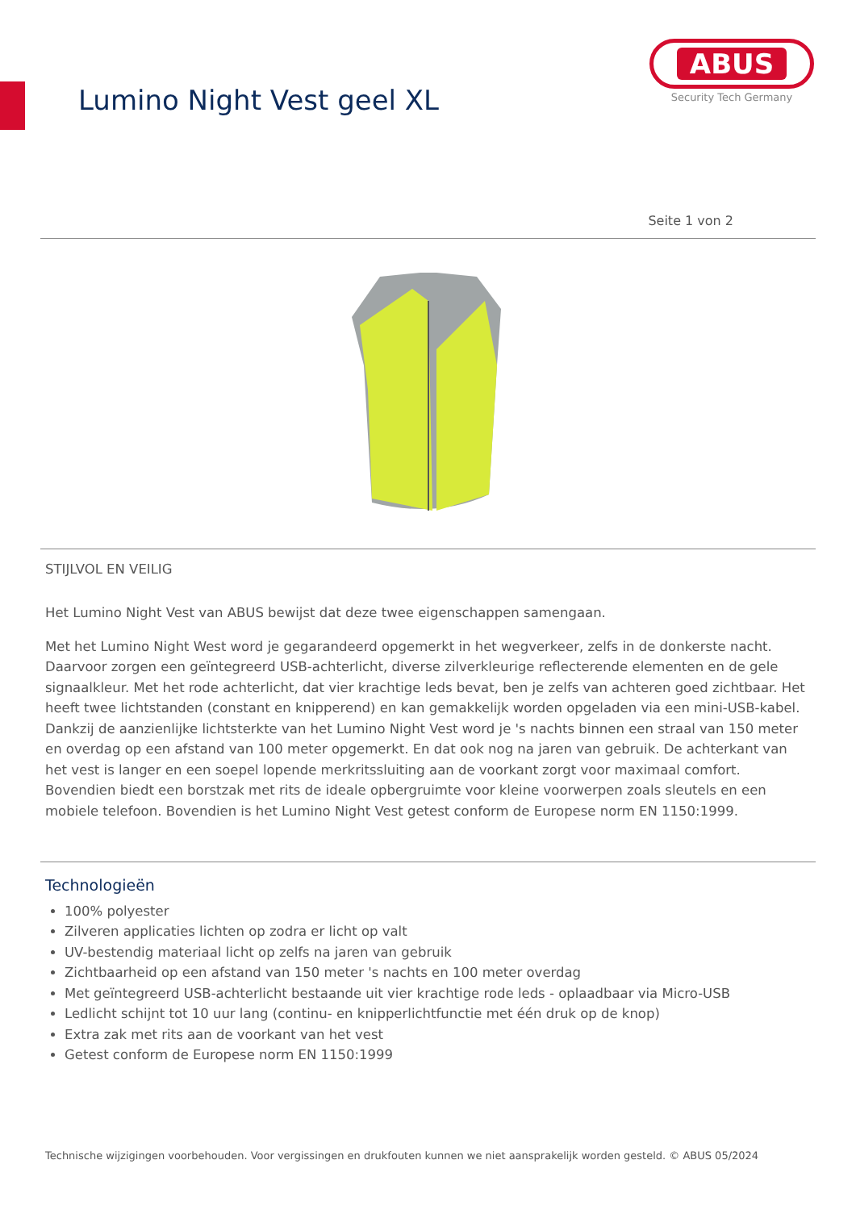Lumino Night Vest geel XL
ABUS
Security Tech Germany
Seite 1 von 2
STIJLVOL EN VEILIG
Het Lumino Night Vest van ABUS bewijst dat deze twee eigenschappen samengaan.
Met het Lumino Night West word je gegarandeerd opgemerkt in het wegverkeer, zelfs in de donkerste nacht. Daarvoor zorgen een geïntegreerd USB-achterlicht, diverse zilverkleurige reflecterende elementen en de gele signaalkleur. Met het rode achterlicht, dat vier krachtige leds bevat, ben je zelfs van achteren goed zichtbaar. Het heeft twee lichtstanden (constant en knipperend) en kan gemakkelijk worden opgeladen via een mini-USB-kabel. Dankzij de aanzienlijke lichtsterkte van het Lumino Night Vest word je 's nachts binnen een straal van 150 meter en overdag op een afstand van 100 meter opgemerkt. En dat ook nog na jaren van gebruik. De achterkant van het vest is langer en een soepel lopende merkritssluiting aan de voorkant zorgt voor maximaal comfort. Bovendien biedt een borstzak met rits de ideale opbergruimte voor kleine voorwerpen zoals sleutels en een mobiele telefoon. Bovendien is het Lumino Night Vest getest conform de Europese norm EN 1150:1999.
Technologieën
100% polyester
Zilveren applicaties lichten op zodra er licht op valt
UV-bestendig materiaal licht op zelfs na jaren van gebruik
Zichtbaarheid op een afstand van 150 meter 's nachts en 100 meter overdag
Met geïntegreerd USB-achterlicht bestaande uit vier krachtige rode leds - oplaadbaar via Micro-USB
Ledlicht schijnt tot 10 uur lang (continu- en knipperlichtfunctie met één druk op de knop)
Extra zak met rits aan de voorkant van het vest
Getest conform de Europese norm EN 1150:1999
Technische wijzigingen voorbehouden. Voor vergissingen en drukfouten kunnen we niet aansprakelijk worden gesteld. © ABUS 05/2024